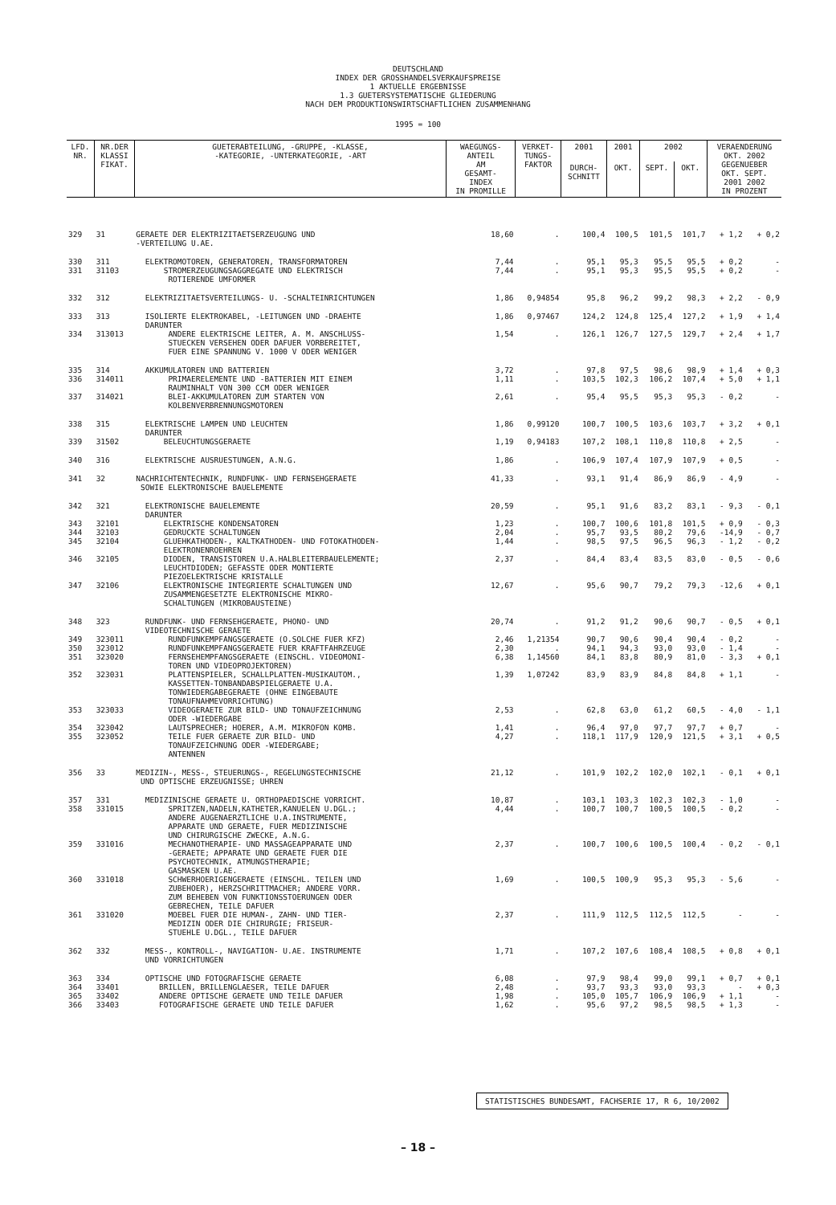DEUTSCHLAND
INDEX DER GROSSHANDELSVERKAUFSPREISE
1 AKTUELLE ERGEBNISSE
1.3 GUETERSYSTEMATISCHE GLIEDERUNG
NACH DEM PRODUKTIONSWIRTSCHAFTLICHEN ZUSAMMENHANG
1995 = 100
| LFD. NR. | NR.DER KLASSI FIKAT. | GUETERABTEILUNG, -GRUPPE, -KLASSE, -KATEGORIE, -UNTERKATEGORIE, -ART | WAEGUNGS- ANTEIL AM GESAMT- INDEX IN PROMILLE | VERKET- TUNGS- FAKTOR | 2001 | 2001 | 2002 | | VERAENDERUNG OKT. 2002 GEGENUEBER OKT. SEPT. 2001 2002 IN PROZENT | |
| --- | --- | --- | --- | --- | --- | --- | --- | --- | --- | --- |
| | | | | | DURCH- SCHNITT | OKT. | SEPT. | OKT. | | |
| 329 | 31 | GERAETE DER ELEKTRIZITAETSERZEUGUNG UND -VERTEILUNG U.AE. | 18,60 | . | 100,4 | 100,5 | 101,5 | 101,7 | + 1,2 | + 0,2 |
| 330 | 311 | ELEKTROMOTOREN, GENERATOREN, TRANSFORMATOREN | 7,44 | . | 95,1 | 95,3 | 95,5 | 95,5 | + 0,2 | - |
| 331 | 31103 | STROMERZEUGUNGSAGGREGATE UND ELEKTRISCH ROTIERENDE UMFORMER | 7,44 | . | 95,1 | 95,3 | 95,5 | 95,5 | + 0,2 | - |
| 332 | 312 | ELEKTRIZITAETSVERTEILUNGS- U. -SCHALTEINRICHTUNGEN | 1,86 | 0,94854 | 95,8 | 96,2 | 99,2 | 98,3 | + 2,2 | - 0,9 |
| 333 | 313 | ISOLIERTE ELEKTROKABEL, -LEITUNGEN UND -DRAEHTE DARUNTER | 1,86 | 0,97467 | 124,2 | 124,8 | 125,4 | 127,2 | + 1,9 | + 1,4 |
| 334 | 313013 | ANDERE ELEKTRISCHE LEITER, A. M. ANSCHLUSS- STUECKEN VERSEHEN ODER DAFUER VORBEREITET, FUER EINE SPANNUNG V. 1000 V ODER WENIGER | 1,54 | . | 126,1 | 126,7 | 127,5 | 129,7 | + 2,4 | + 1,7 |
| 335 | 314 | AKKUMULATOREN UND BATTERIEN | 3,72 | . | 97,8 | 97,5 | 98,6 | 98,9 | + 1,4 | + 0,3 |
| 336 | 314011 | PRIMAERELEMENTE UND -BATTERIEN MIT EINEM RAUMINHALT VON 300 CCM ODER WENIGER | 1,11 | . | 103,5 | 102,3 | 106,2 | 107,4 | + 5,0 | + 1,1 |
| 337 | 314021 | BLEI-AKKUMULATOREN ZUM STARTEN VON KOLBENVERBRENNUNGSMOTOREN | 2,61 | . | 95,4 | 95,5 | 95,3 | 95,3 | - 0,2 | - |
| 338 | 315 | ELEKTRISCHE LAMPEN UND LEUCHTEN DARUNTER | 1,86 | 0,99120 | 100,7 | 100,5 | 103,6 | 103,7 | + 3,2 | + 0,1 |
| 339 | 31502 | BELEUCHTUNGSGERAETE | 1,19 | 0,94183 | 107,2 | 108,1 | 110,8 | 110,8 | + 2,5 | - |
| 340 | 316 | ELEKTRISCHE AUSRUESTUNGEN, A.N.G. | 1,86 | . | 106,9 | 107,4 | 107,9 | 107,9 | + 0,5 | - |
| 341 | 32 | NACHRICHTENTECHNIK, RUNDFUNK- UND FERNSEHGERAETE SOWIE ELEKTRONISCHE BAUELEMENTE | 41,33 | . | 93,1 | 91,4 | 86,9 | 86,9 | - 4,9 | - |
| 342 | 321 | ELEKTRONISCHE BAUELEMENTE DARUNTER | 20,59 | . | 95,1 | 91,6 | 83,2 | 83,1 | - 9,3 | - 0,1 |
| 343 | 32101 | ELEKTRISCHE KONDENSATOREN | 1,23 | . | 100,7 | 100,6 | 101,8 | 101,5 | + 0,9 | - 0,3 |
| 344 | 32103 | GEDRUCKTE SCHALTUNGEN | 2,04 | . | 95,7 | 93,5 | 80,2 | 79,6 | -14,9 | - 0,7 |
| 345 | 32104 | GLUEHKATHODEN-, KALTKATHODEN- UND FOTOKATHODEN- ELEKTRONENROEHREN | 1,44 | . | 98,5 | 97,5 | 96,5 | 96,3 | - 1,2 | - 0,2 |
| 346 | 32105 | DIODEN, TRANSISTOREN U.A.HALBLEITERBAUELEMENTE; LEUCHTDIODEN; GEFASSTE ODER MONTIERTE PIEZOELEKTRISCHE KRISTALLE | 2,37 | . | 84,4 | 83,4 | 83,5 | 83,0 | - 0,5 | - 0,6 |
| 347 | 32106 | ELEKTRONISCHE INTEGRIERTE SCHALTUNGEN UND ZUSAMMENGESETZTE ELEKTRONISCHE MIKRO- SCHALTUNGEN (MIKROBAUSTEINE) | 12,67 | . | 95,6 | 90,7 | 79,2 | 79,3 | -12,6 | + 0,1 |
| 348 | 323 | RUNDFUNK- UND FERNSEHGERAETE, PHONO- UND VIDEOTECHNISCHE GERAETE | 20,74 | . | 91,2 | 91,2 | 90,6 | 90,7 | - 0,5 | + 0,1 |
| 349 | 323011 | RUNDFUNKEMPFANGSGERAETE (O.SOLCHE FUER KFZ) | 2,46 | 1,21354 | 90,7 | 90,6 | 90,4 | 90,4 | - 0,2 | - |
| 350 | 323012 | RUNDFUNKEMPFANGSGERAETE FUER KRAFTFAHRZEUGE | 2,30 | . | 94,1 | 94,3 | 93,0 | 93,0 | - 1,4 | - |
| 351 | 323020 | FERNSEHEMPFANGSGERAETE (EINSCHL. VIDEOMONI- TOREN UND VIDEOPROJEKTOREN) | 6,38 | 1,14560 | 84,1 | 83,8 | 80,9 | 81,0 | - 3,3 | + 0,1 |
| 352 | 323031 | PLATTENSPIELER, SCHALLPLATTEN-MUSIKAUTOM., KASSETTEN-TONBANDABSPIELGERAETE U.A. TONWIEDERGABEGERAETE (OHNE EINGEBAUTE TONAUFNAHMEVORRICHTUNG) | 1,39 | 1,07242 | 83,9 | 83,9 | 84,8 | 84,8 | + 1,1 | - |
| 353 | 323033 | VIDEOGERAETE ZUR BILD- UND TONAUFZEICHNUNG ODER -WIEDERGABE | 2,53 | . | 62,8 | 63,0 | 61,2 | 60,5 | - 4,0 | - 1,1 |
| 354 | 323042 | LAUTSPRECHER; HOERER, A.M. MIKROFON KOMB. | 1,41 | . | 96,4 | 97,0 | 97,7 | 97,7 | + 0,7 | - |
| 355 | 323052 | TEILE FUER GERAETE ZUR BILD- UND TONAUFZEICHNUNG ODER -WIEDERGABE; ANTENNEN | 4,27 | . | 118,1 | 117,9 | 120,9 | 121,5 | + 3,1 | + 0,5 |
| 356 | 33 | MEDIZIN-, MESS-, STEUERUNGS-, REGELUNGSTECHNISCHE UND OPTISCHE ERZEUGNISSE; UHREN | 21,12 | . | 101,9 | 102,2 | 102,0 | 102,1 | - 0,1 | + 0,1 |
| 357 | 331 | MEDIZINISCHE GERAETE U. ORTHOPAEDISCHE VORRICHT. | 10,87 | . | 103,1 | 103,3 | 102,3 | 102,3 | - 1,0 | - |
| 358 | 331015 | SPRITZEN,NADELN,KATHETER,KANUELEN U.DGL.; ANDERE AUGENAERZTLICHE U.A.INSTRUMENTE, APPARATE UND GERAETE, FUER MEDIZINISCHE UND CHIRURGISCHE ZWECKE, A.N.G. | 4,44 | . | 100,7 | 100,7 | 100,5 | 100,5 | - 0,2 | - |
| 359 | 331016 | MECHANOTHERAPIE- UND MASSAGEAPPARATE UND -GERAETE; APPARATE UND GERAETE FUER DIE PSYCHOTECHNIK, ATMUNGSTHERAPIE; GASMASKEN U.AE. | 2,37 | . | 100,7 | 100,6 | 100,5 | 100,4 | - 0,2 | - 0,1 |
| 360 | 331018 | SCHWERHOERIGENGERAETE (EINSCHL. TEILEN UND ZUBEHOER), HERZSCHRITTMACHER; ANDERE VORR. ZUM BEHEBEN VON FUNKTIONSSTOERUNGEN ODER GEBRECHEN, TEILE DAFUER | 1,69 | . | 100,5 | 100,9 | 95,3 | 95,3 | - 5,6 | - |
| 361 | 331020 | MOEBEL FUER DIE HUMAN-, ZAHN- UND TIER- MEDIZIN ODER DIE CHIRURGIE; FRISEUR- STUEHLE U.DGL., TEILE DAFUER | 2,37 | . | 111,9 | 112,5 | 112,5 | 112,5 | - | - |
| 362 | 332 | MESS-, KONTROLL-, NAVIGATION- U.AE. INSTRUMENTE UND VORRICHTUNGEN | 1,71 | . | 107,2 | 107,6 | 108,4 | 108,5 | + 0,8 | + 0,1 |
| 363 | 334 | OPTISCHE UND FOTOGRAFISCHE GERAETE | 6,08 | . | 97,9 | 98,4 | 99,0 | 99,1 | + 0,7 | + 0,1 |
| 364 | 33401 | BRILLEN, BRILLENGLAESER, TEILE DAFUER | 2,48 | . | 93,7 | 93,3 | 93,0 | 93,3 | - | + 0,3 |
| 365 | 33402 | ANDERE OPTISCHE GERAETE UND TEILE DAFUER | 1,98 | . | 105,0 | 105,7 | 106,9 | 106,9 | + 1,1 | - |
| 366 | 33403 | FOTOGRAFISCHE GERAETE UND TEILE DAFUER | 1,62 | . | 95,6 | 97,2 | 98,5 | 98,5 | + 1,3 | - |
STATISTISCHES BUNDESAMT, FACHSERIE 17, R 6, 10/2002
– 18 –